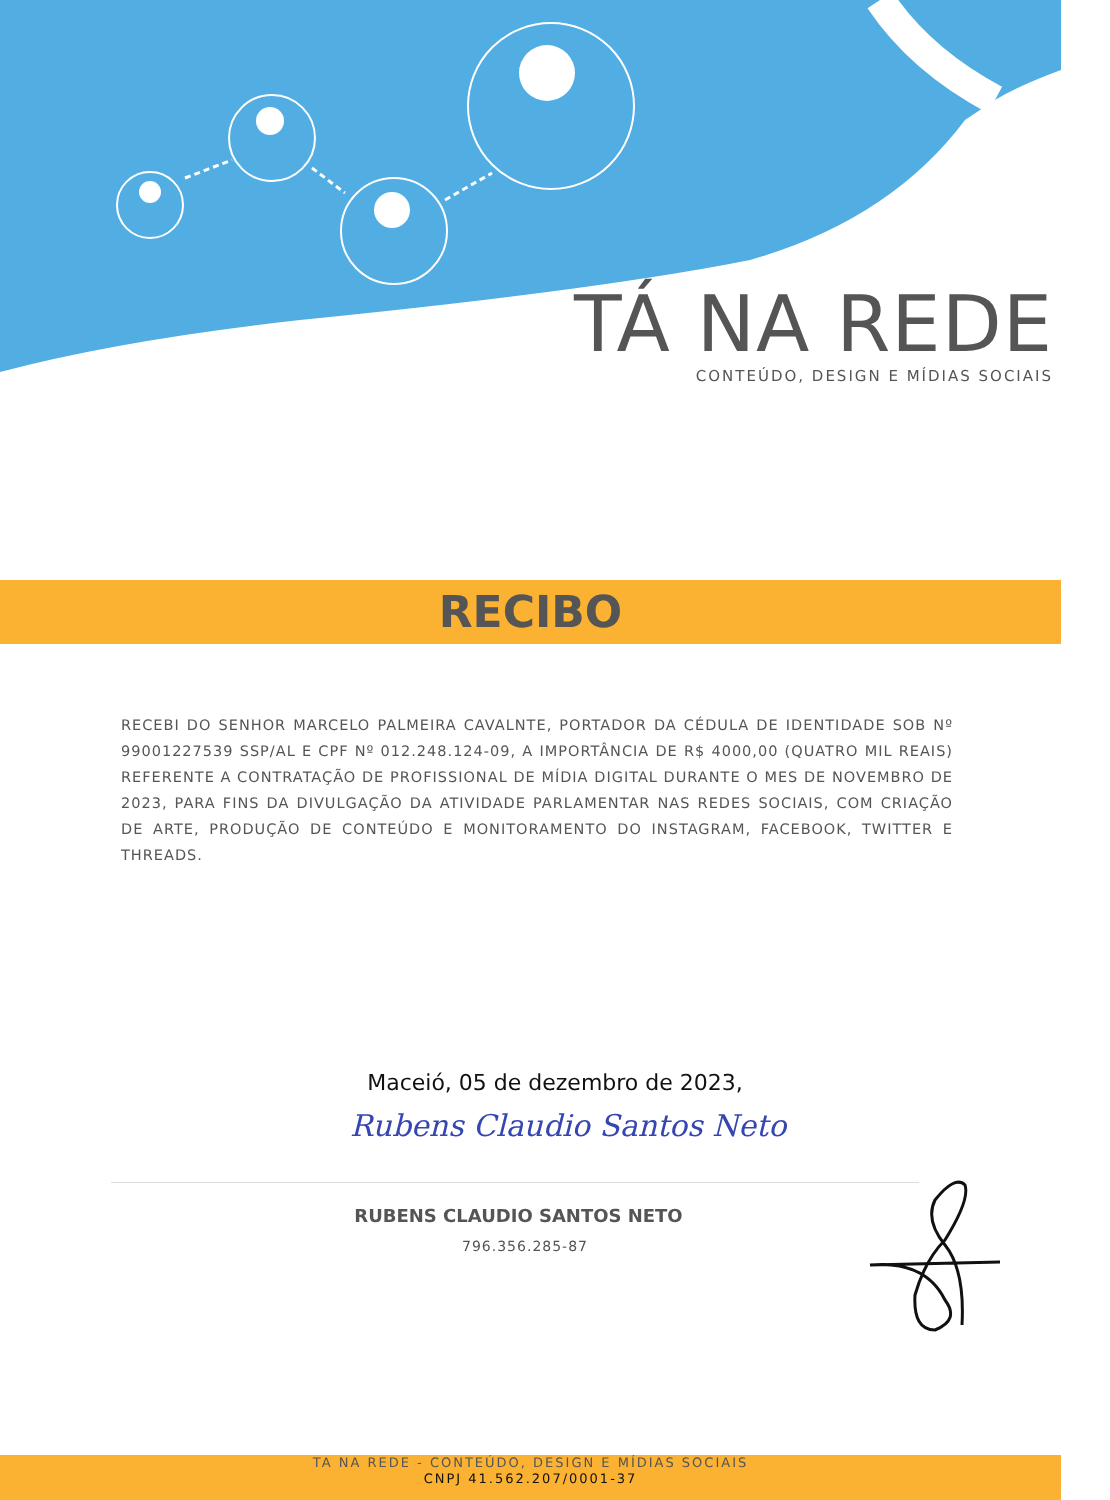TÁ NA REDE
CONTEÚDO, DESIGN E MÍDIAS SOCIAIS
RECIBO
RECEBI DO SENHOR MARCELO PALMEIRA CAVALNTE, PORTADOR DA CÉDULA DE IDENTIDADE SOB Nº 99001227539 SSP/AL E CPF Nº 012.248.124-09, A IMPORTÂNCIA DE R$ 4000,00 (QUATRO MIL REAIS) REFERENTE A CONTRATAÇÃO DE PROFISSIONAL DE MÍDIA DIGITAL DURANTE O MES DE NOVEMBRO DE 2023, PARA FINS DA DIVULGAÇÃO DA ATIVIDADE PARLAMENTAR NAS REDES SOCIAIS, COM CRIAÇÃO DE ARTE, PRODUÇÃO DE CONTEÚDO E MONITORAMENTO DO INSTAGRAM, FACEBOOK, TWITTER E THREADS.
Maceió, 05 de dezembro de 2023,
Rubens Claudio Santos Neto
RUBENS CLAUDIO SANTOS NETO
796.356.285-87
TA NA REDE - CONTEÚDO, DESIGN E MÍDIAS SOCIAIS
CNPJ 41.562.207/0001-37